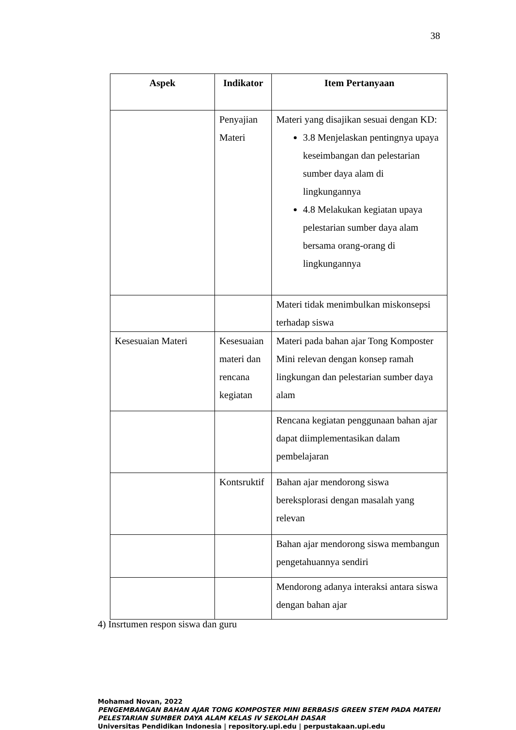38
| Aspek | Indikator | Item Pertanyaan |
| --- | --- | --- |
| | Penyajian Materi | Materi yang disajikan sesuai dengan KD: 3.8 Menjelaskan pentingnya upaya keseimbangan dan pelestarian sumber daya alam di lingkungannya 4.8 Melakukan kegiatan upaya pelestarian sumber daya alam bersama orang-orang di lingkungannya |
| | | Materi tidak menimbulkan miskonsepsi terhadap siswa |
| Kesesuaian Materi | Kesesuaian materi dan rencana kegiatan | Materi pada bahan ajar Tong Komposter Mini relevan dengan konsep ramah lingkungan dan pelestarian sumber daya alam |
| | | Rencana kegiatan penggunaan bahan ajar dapat diimplementasikan dalam pembelajaran |
| | Kontsruktif | Bahan ajar mendorong siswa bereksplorasi dengan masalah yang relevan |
| | | Bahan ajar mendorong siswa membangun pengetahuannya sendiri |
| | | Mendorong adanya interaksi antara siswa dengan bahan ajar |
4) Insrtumen respon siswa dan guru
Mohamad Novan, 2022
PENGEMBANGAN BAHAN AJAR TONG KOMPOSTER MINI BERBASIS GREEN STEM PADA MATERI
PELESTARIAN SUMBER DAYA ALAM KELAS IV SEKOLAH DASAR
Universitas Pendidikan Indonesia | repository.upi.edu | perpustakaan.upi.edu